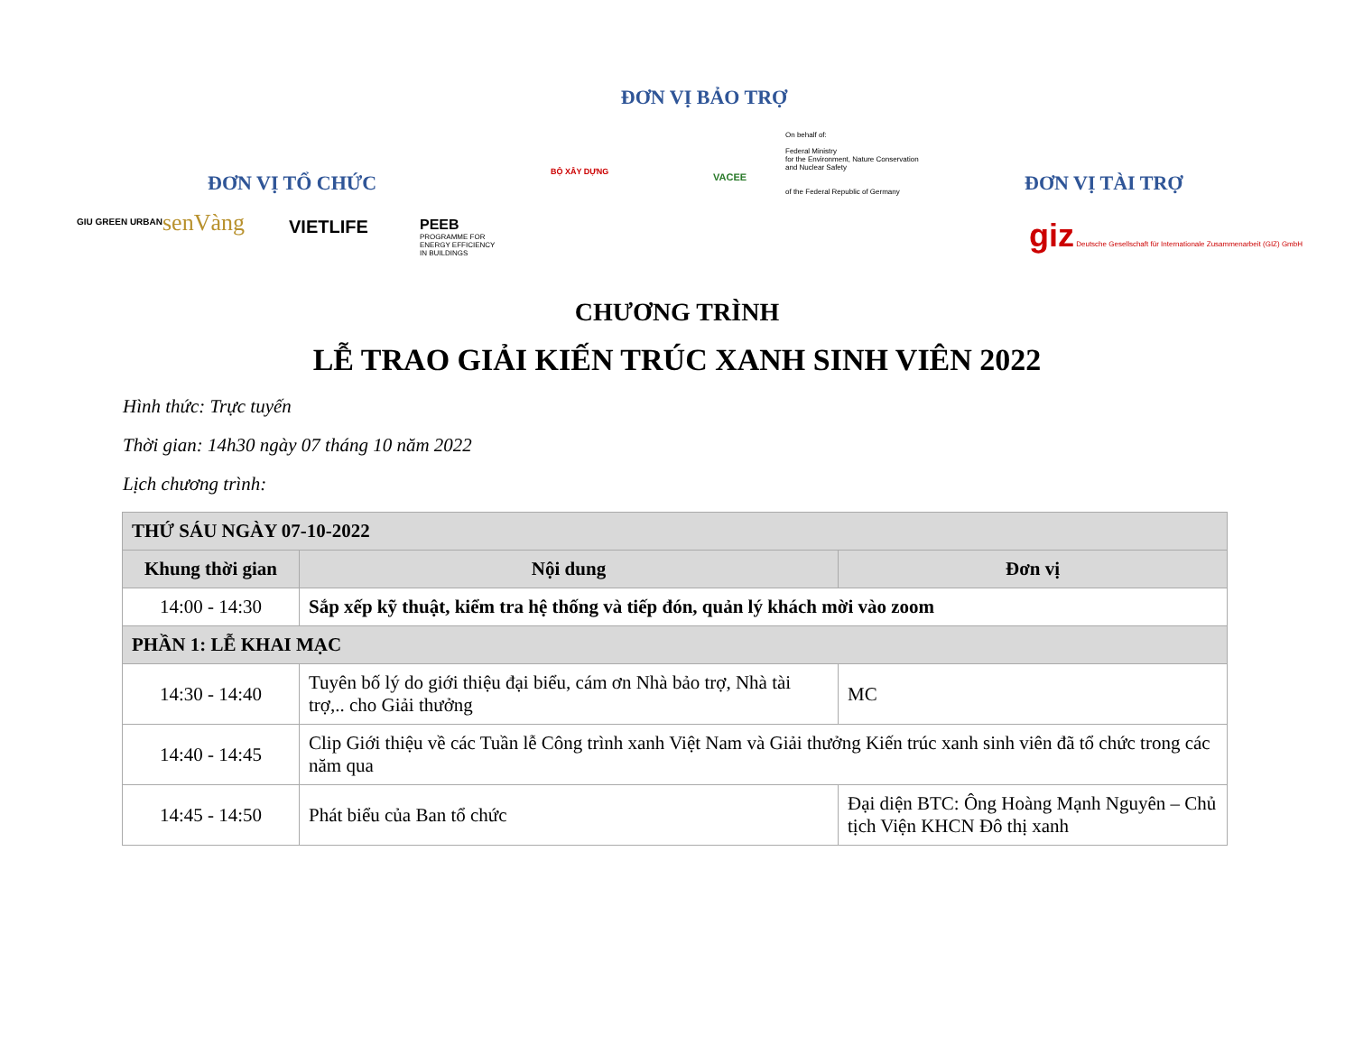ĐƠN VỊ BẢO TRỢ
BỘ XÂY DỰNG VACEE
On behalf of:
Federal Ministry
for the Environment, Nature Conservation
and Nuclear Safety
of the Federal Republic of Germany
ĐƠN VỊ TỔ CHỨC
GIU GREEN URBAN senVàng VIETLIFE
PEEB
PROGRAMME FOR
ENERGY EFFICIENCY
IN BUILDINGS
ĐƠN VỊ TÀI TRỢ
giz Deutsche Gesellschaft für Internationale Zusammenarbeit (GIZ) GmbH
CHƯƠNG TRÌNH
LỄ TRAO GIẢI KIẾN TRÚC XANH SINH VIÊN 2022
Hình thức: Trực tuyến
Thời gian: 14h30 ngày 07 tháng 10 năm 2022
Lịch chương trình:
| THỨ SÁU NGÀY 07-10-2022 | | |
| Khung thời gian | Nội dung | Đơn vị |
| 14:00 - 14:30 | Sắp xếp kỹ thuật, kiểm tra hệ thống và tiếp đón, quản lý khách mời vào zoom | |
| PHẦN 1: LỄ KHAI MẠC | | |
| 14:30 - 14:40 | Tuyên bố lý do giới thiệu đại biểu, cám ơn Nhà bảo trợ, Nhà tài trợ,.. cho Giải thưởng | MC |
| 14:40 - 14:45 | Clip Giới thiệu về các Tuần lễ Công trình xanh Việt Nam và Giải thưởng Kiến trúc xanh sinh viên đã tổ chức trong các năm qua | |
| 14:45 - 14:50 | Phát biểu của Ban tổ chức | Đại diện BTC: Ông Hoàng Mạnh Nguyên – Chủ tịch Viện KHCN Đô thị xanh |